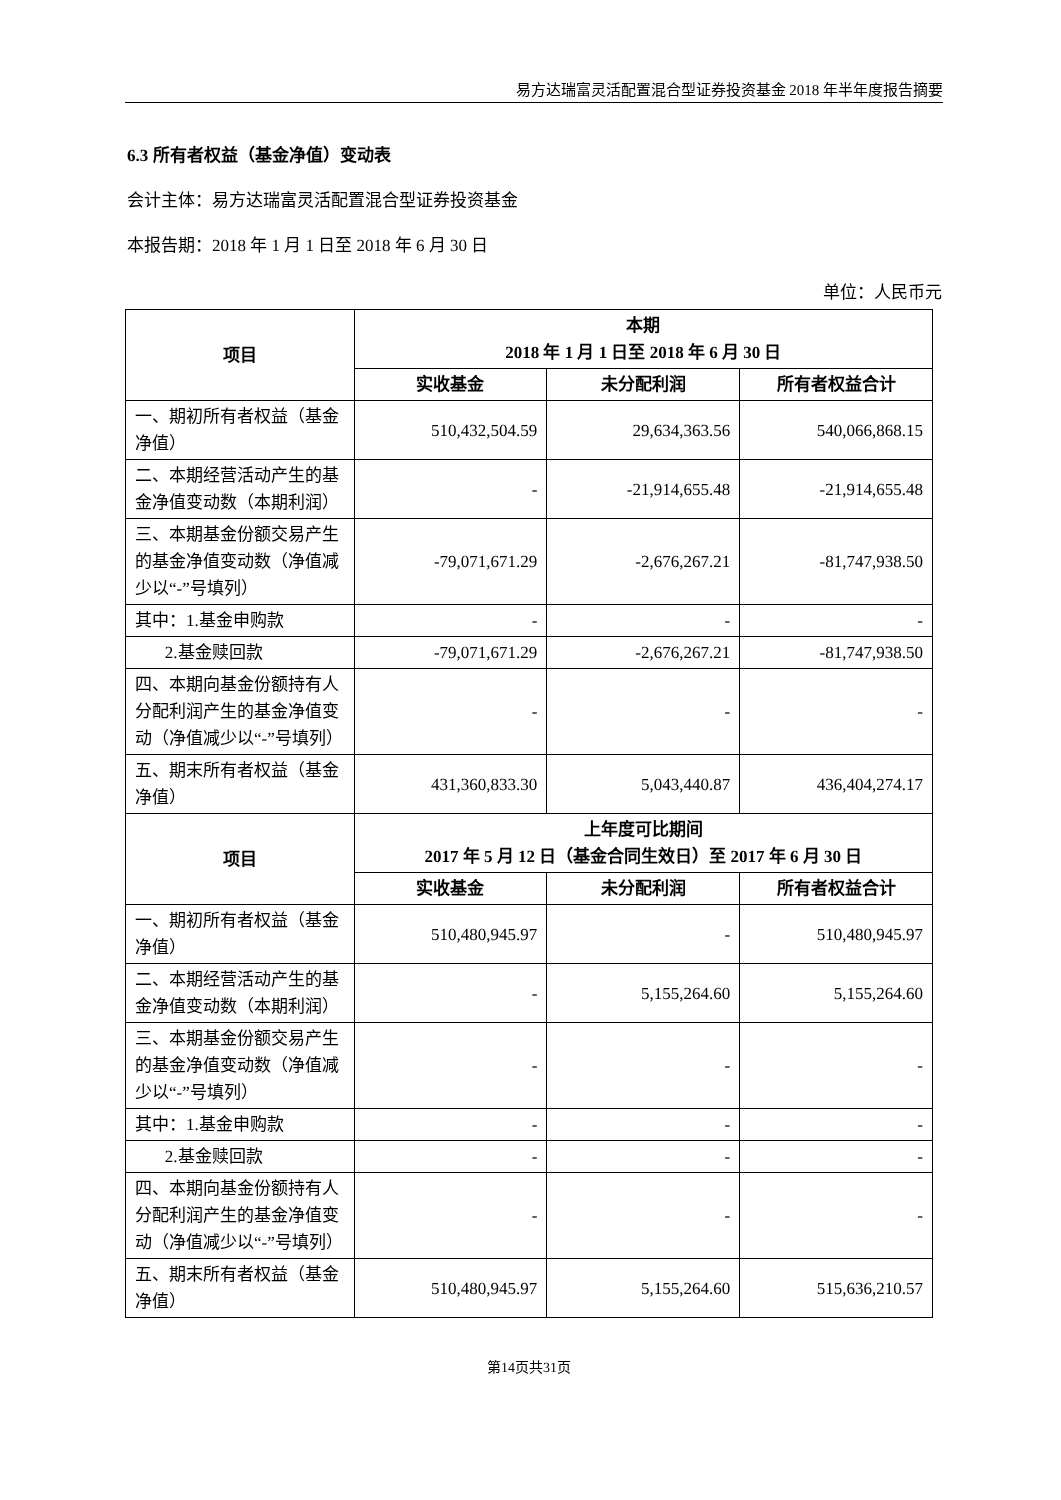易方达瑞富灵活配置混合型证券投资基金 2018 年半年度报告摘要
6.3 所有者权益（基金净值）变动表
会计主体：易方达瑞富灵活配置混合型证券投资基金
本报告期：2018 年 1 月 1 日至 2018 年 6 月 30 日
单位：人民币元
| 项目 | 本期 2018 年 1 月 1 日至 2018 年 6 月 30 日 | | |
| --- | --- | --- | --- |
| | 实收基金 | 未分配利润 | 所有者权益合计 |
| 一、期初所有者权益（基金净值） | 510,432,504.59 | 29,634,363.56 | 540,066,868.15 |
| 二、本期经营活动产生的基金净值变动数（本期利润） | - | -21,914,655.48 | -21,914,655.48 |
| 三、本期基金份额交易产生的基金净值变动数（净值减少以“-”号填列） | -79,071,671.29 | -2,676,267.21 | -81,747,938.50 |
| 其中：1.基金申购款 | - | - | - |
| 2.基金赎回款 | -79,071,671.29 | -2,676,267.21 | -81,747,938.50 |
| 四、本期向基金份额持有人分配利润产生的基金净值变动（净值减少以“-”号填列） | - | - | - |
| 五、期末所有者权益（基金净值） | 431,360,833.30 | 5,043,440.87 | 436,404,274.17 |
| 项目 | 上年度可比期间 2017 年 5 月 12 日（基金合同生效日）至 2017 年 6 月 30 日 | | |
| | 实收基金 | 未分配利润 | 所有者权益合计 |
| 一、期初所有者权益（基金净值） | 510,480,945.97 | - | 510,480,945.97 |
| 二、本期经营活动产生的基金净值变动数（本期利润） | - | 5,155,264.60 | 5,155,264.60 |
| 三、本期基金份额交易产生的基金净值变动数（净值减少以“-”号填列） | - | - | - |
| 其中：1.基金申购款 | - | - | - |
| 2.基金赎回款 | - | - | - |
| 四、本期向基金份额持有人分配利润产生的基金净值变动（净值减少以“-”号填列） | - | - | - |
| 五、期末所有者权益（基金净值） | 510,480,945.97 | 5,155,264.60 | 515,636,210.57 |
第14页共31页